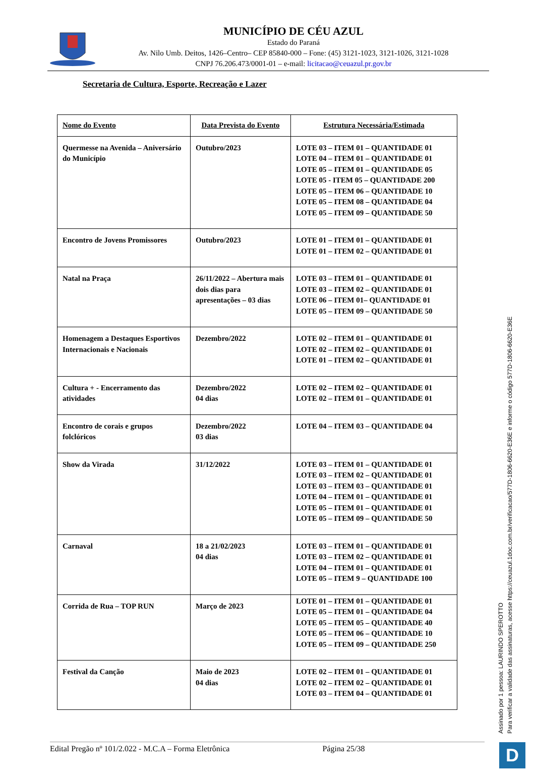MUNICÍPIO DE CÉU AZUL
Estado do Paraná
Av. Nilo Umb. Deitos, 1426–Centro– CEP 85840-000 – Fone: (45) 3121-1023, 3121-1026, 3121-1028
CNPJ 76.206.473/0001-01 – e-mail: licitacao@ceuazul.pr.gov.br
Secretaria de Cultura, Esporte, Recreação e Lazer
| Nome do Evento | Data Prevista do Evento | Estrutura Necessária/Estimada |
| --- | --- | --- |
| Quermesse na Avenida – Aniversário do Município | Outubro/2023 | LOTE 03 – ITEM 01 – QUANTIDADE 01 LOTE 04 – ITEM 01 – QUANTIDADE 01 LOTE 05 – ITEM 01 – QUANTIDADE 05 LOTE 05 - ITEM 05 – QUANTIDADE 200 LOTE 05 – ITEM 06 – QUANTIDADE 10 LOTE 05 – ITEM 08 – QUANTIDADE 04 LOTE 05 – ITEM 09 – QUANTIDADE 50 |
| Encontro de Jovens Promissores | Outubro/2023 | LOTE 01 – ITEM 01 – QUANTIDADE 01 LOTE 01 – ITEM 02 – QUANTIDADE 01 |
| Natal na Praça | 26/11/2022 – Abertura mais dois dias para apresentações – 03 dias | LOTE 03 – ITEM 01 – QUANTIDADE 01 LOTE 03 – ITEM 02 – QUANTIDADE 01 LOTE 06 – ITEM 01– QUANTIDADE 01 LOTE 05 – ITEM 09 – QUANTIDADE 50 |
| Homenagem a Destaques Esportivos Internacionais e Nacionais | Dezembro/2022 | LOTE 02 – ITEM 01 – QUANTIDADE 01 LOTE 02 – ITEM 02 – QUANTIDADE 01 LOTE 01 – ITEM 02 – QUANTIDADE 01 |
| Cultura + - Encerramento das atividades | Dezembro/2022 04 dias | LOTE 02 – ITEM 02 – QUANTIDADE 01 LOTE 02 – ITEM 01 – QUANTIDADE 01 |
| Encontro de corais e grupos folclóricos | Dezembro/2022 03 dias | LOTE 04 – ITEM 03 – QUANTIDADE 04 |
| Show da Virada | 31/12/2022 | LOTE 03 – ITEM 01 – QUANTIDADE 01 LOTE 03 – ITEM 02 – QUANTIDADE 01 LOTE 03 – ITEM 03 – QUANTIDADE 01 LOTE 04 – ITEM 01 – QUANTIDADE 01 LOTE 05 – ITEM 01 – QUANTIDADE 01 LOTE 05 – ITEM 09 – QUANTIDADE 50 |
| Carnaval | 18 a 21/02/2023 04 dias | LOTE 03 – ITEM 01 – QUANTIDADE 01 LOTE 03 – ITEM 02 – QUANTIDADE 01 LOTE 04 – ITEM 01 – QUANTIDADE 01 LOTE 05 – ITEM 9 – QUANTIDADE 100 |
| Corrida de Rua – TOP RUN | Março de 2023 | LOTE 01 – ITEM 01 – QUANTIDADE 01 LOTE 05 – ITEM 01 – QUANTIDADE 04 LOTE 05 – ITEM 05 – QUANTIDADE 40 LOTE 05 – ITEM 06 – QUANTIDADE 10 LOTE 05 – ITEM 09 – QUANTIDADE 250 |
| Festival da Canção | Maio de 2023 04 dias | LOTE 02 – ITEM 01 – QUANTIDADE 01 LOTE 02 – ITEM 02 – QUANTIDADE 01 LOTE 03 – ITEM 04 – QUANTIDADE 01 |
Edital Pregão nº 101/2.022 - M.C.A – Forma Eletrônica Página 25/38
Assinado por 1 pessoa: LAURINDO SPEROTTO
Para verificar a validade das assinaturas, acesse https://ceuazul.1doc.com.br/verificacao/577D-1806-6620-E36E e informe o código 577D-1806-6620-E36E
D